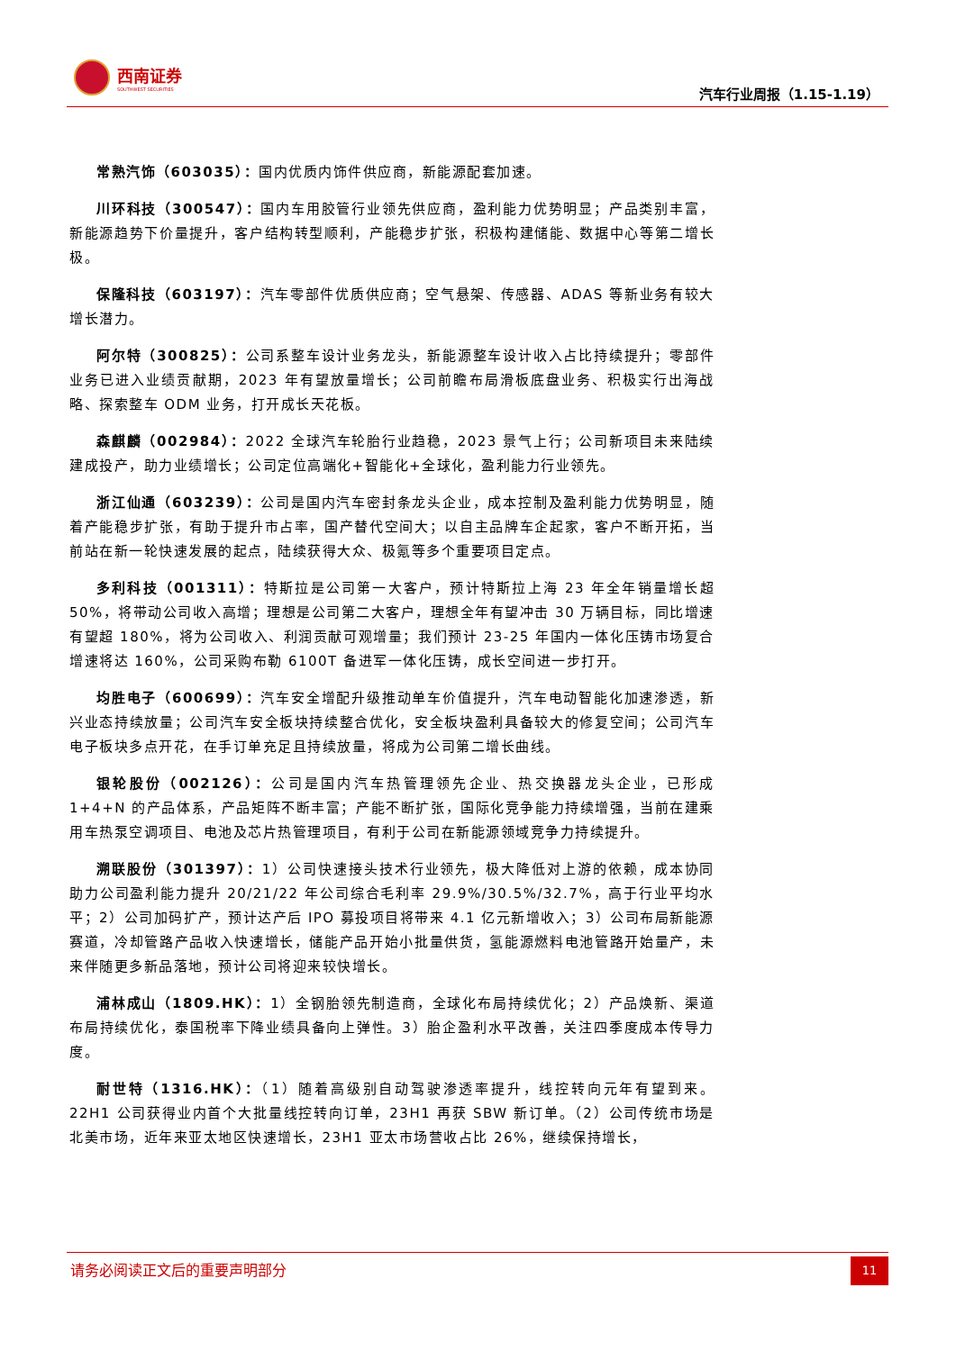西南证券
SOUTHWEST SECURITIES
汽车行业周报（1.15-1.19）
常熟汽饰（603035）：国内优质内饰件供应商，新能源配套加速。
川环科技（300547）：国内车用胶管行业领先供应商，盈利能力优势明显；产品类别丰富，新能源趋势下价量提升，客户结构转型顺利，产能稳步扩张，积极构建储能、数据中心等第二增长极。
保隆科技（603197）：汽车零部件优质供应商；空气悬架、传感器、ADAS 等新业务有较大增长潜力。
阿尔特（300825）：公司系整车设计业务龙头，新能源整车设计收入占比持续提升；零部件业务已进入业绩贡献期，2023 年有望放量增长；公司前瞻布局滑板底盘业务、积极实行出海战略、探索整车 ODM 业务，打开成长天花板。
森麒麟（002984）：2022 全球汽车轮胎行业趋稳，2023 景气上行；公司新项目未来陆续建成投产，助力业绩增长；公司定位高端化+智能化+全球化，盈利能力行业领先。
浙江仙通（603239）：公司是国内汽车密封条龙头企业，成本控制及盈利能力优势明显，随着产能稳步扩张，有助于提升市占率，国产替代空间大；以自主品牌车企起家，客户不断开拓，当前站在新一轮快速发展的起点，陆续获得大众、极氪等多个重要项目定点。
多利科技（001311）：特斯拉是公司第一大客户，预计特斯拉上海 23 年全年销量增长超 50%，将带动公司收入高增；理想是公司第二大客户，理想全年有望冲击 30 万辆目标，同比增速有望超 180%，将为公司收入、利润贡献可观增量；我们预计 23-25 年国内一体化压铸市场复合增速将达 160%，公司采购布勒 6100T 备进军一体化压铸，成长空间进一步打开。
均胜电子（600699）：汽车安全增配升级推动单车价值提升，汽车电动智能化加速渗透，新兴业态持续放量；公司汽车安全板块持续整合优化，安全板块盈利具备较大的修复空间；公司汽车电子板块多点开花，在手订单充足且持续放量，将成为公司第二增长曲线。
银轮股份（002126）：公司是国内汽车热管理领先企业、热交换器龙头企业，已形成 1+4+N 的产品体系，产品矩阵不断丰富；产能不断扩张，国际化竞争能力持续增强，当前在建乘用车热泵空调项目、电池及芯片热管理项目，有利于公司在新能源领域竞争力持续提升。
溯联股份（301397）：1）公司快速接头技术行业领先，极大降低对上游的依赖，成本协同助力公司盈利能力提升 20/21/22 年公司综合毛利率 29.9%/30.5%/32.7%，高于行业平均水平；2）公司加码扩产，预计达产后 IPO 募投项目将带来 4.1 亿元新增收入；3）公司布局新能源赛道，冷却管路产品收入快速增长，储能产品开始小批量供货，氢能源燃料电池管路开始量产，未来伴随更多新品落地，预计公司将迎来较快增长。
浦林成山（1809.HK）：1）全钢胎领先制造商，全球化布局持续优化；2）产品焕新、渠道布局持续优化，泰国税率下降业绩具备向上弹性。3）胎企盈利水平改善，关注四季度成本传导力度。
耐世特（1316.HK）：（1）随着高级别自动驾驶渗透率提升，线控转向元年有望到来。22H1 公司获得业内首个大批量线控转向订单，23H1 再获 SBW 新订单。（2）公司传统市场是北美市场，近年来亚太地区快速增长，23H1 亚太市场营收占比 26%，继续保持增长，
请务必阅读正文后的重要声明部分
11